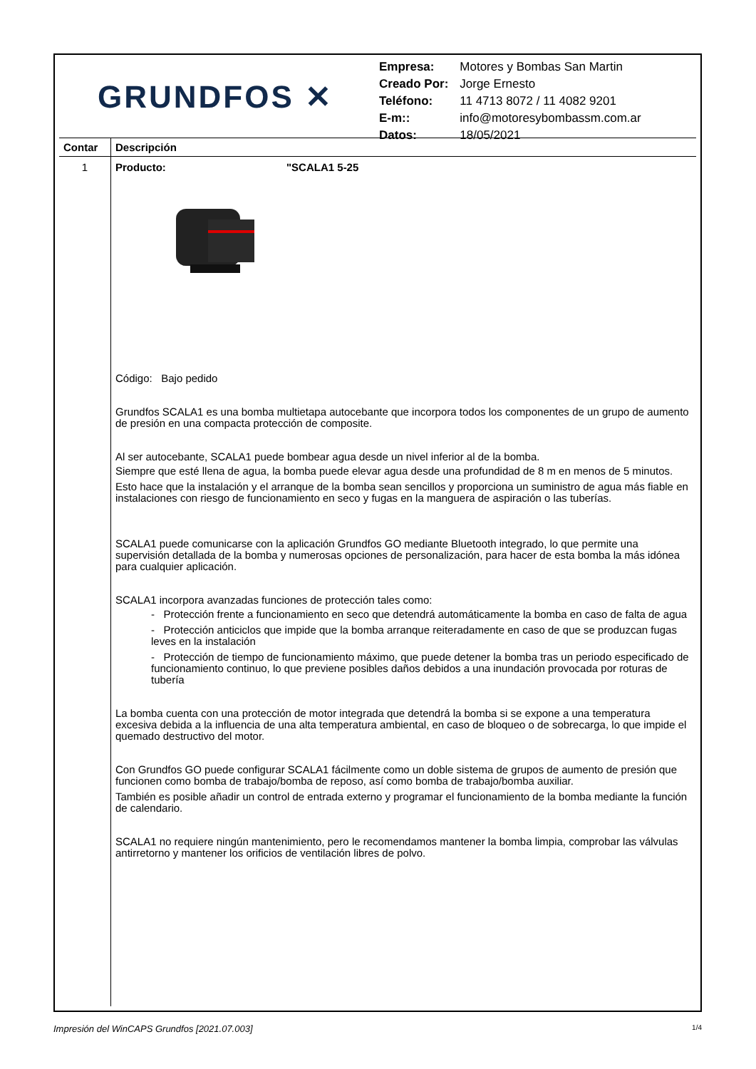GRUNDFOS ✕
| Empresa: | Motores y Bombas San Martin |
| Creado Por: | Jorge Ernesto |
| Teléfono: | 11 4713 8072 / 11 4082 9201 |
| E-m:: | info@motoresybombassm.com.ar |
| Datos: | 18/05/2021 |
| Contar | Descripción |
| --- | --- |
| 1 | Producto: "SCALA1 5-25 Código: Bajo pedido Grundfos SCALA1 es una bomba multietapa autocebante que incorpora todos los componentes de un grupo de aumento de presión en una compacta protección de composite. Al ser autocebante, SCALA1 puede bombear agua desde un nivel inferior al de la bomba. Siempre que esté llena de agua, la bomba puede elevar agua desde una profundidad de 8 m en menos de 5 minutos. Esto hace que la instalación y el arranque de la bomba sean sencillos y proporciona un suministro de agua más fiable en instalaciones con riesgo de funcionamiento en seco y fugas en la manguera de aspiración o las tuberías. SCALA1 puede comunicarse con la aplicación Grundfos GO mediante Bluetooth integrado, lo que permite una supervisión detallada de la bomba y numerosas opciones de personalización, para hacer de esta bomba la más idónea para cualquier aplicación. SCALA1 incorpora avanzadas funciones de protección tales como: - Protección frente a funcionamiento en seco que detendrá automáticamente la bomba en caso de falta de agua - Protección anticiclos que impide que la bomba arranque reiteradamente en caso de que se produzcan fugas leves en la instalación - Protección de tiempo de funcionamiento máximo, que puede detener la bomba tras un periodo especificado de funcionamiento continuo, lo que previene posibles daños debidos a una inundación provocada por roturas de tubería La bomba cuenta con una protección de motor integrada que detendrá la bomba si se expone a una temperatura excesiva debida a la influencia de una alta temperatura ambiental, en caso de bloqueo o de sobrecarga, lo que impide el quemado destructivo del motor. Con Grundfos GO puede configurar SCALA1 fácilmente como un doble sistema de grupos de aumento de presión que funcionen como bomba de trabajo/bomba de reposo, así como bomba de trabajo/bomba auxiliar. También es posible añadir un control de entrada externo y programar el funcionamiento de la bomba mediante la función de calendario. SCALA1 no requiere ningún mantenimiento, pero le recomendamos mantener la bomba limpia, comprobar las válvulas antirretorno y mantener los orificios de ventilación libres de polvo. |
Impresión del WinCAPS Grundfos [2021.07.003] 1/4